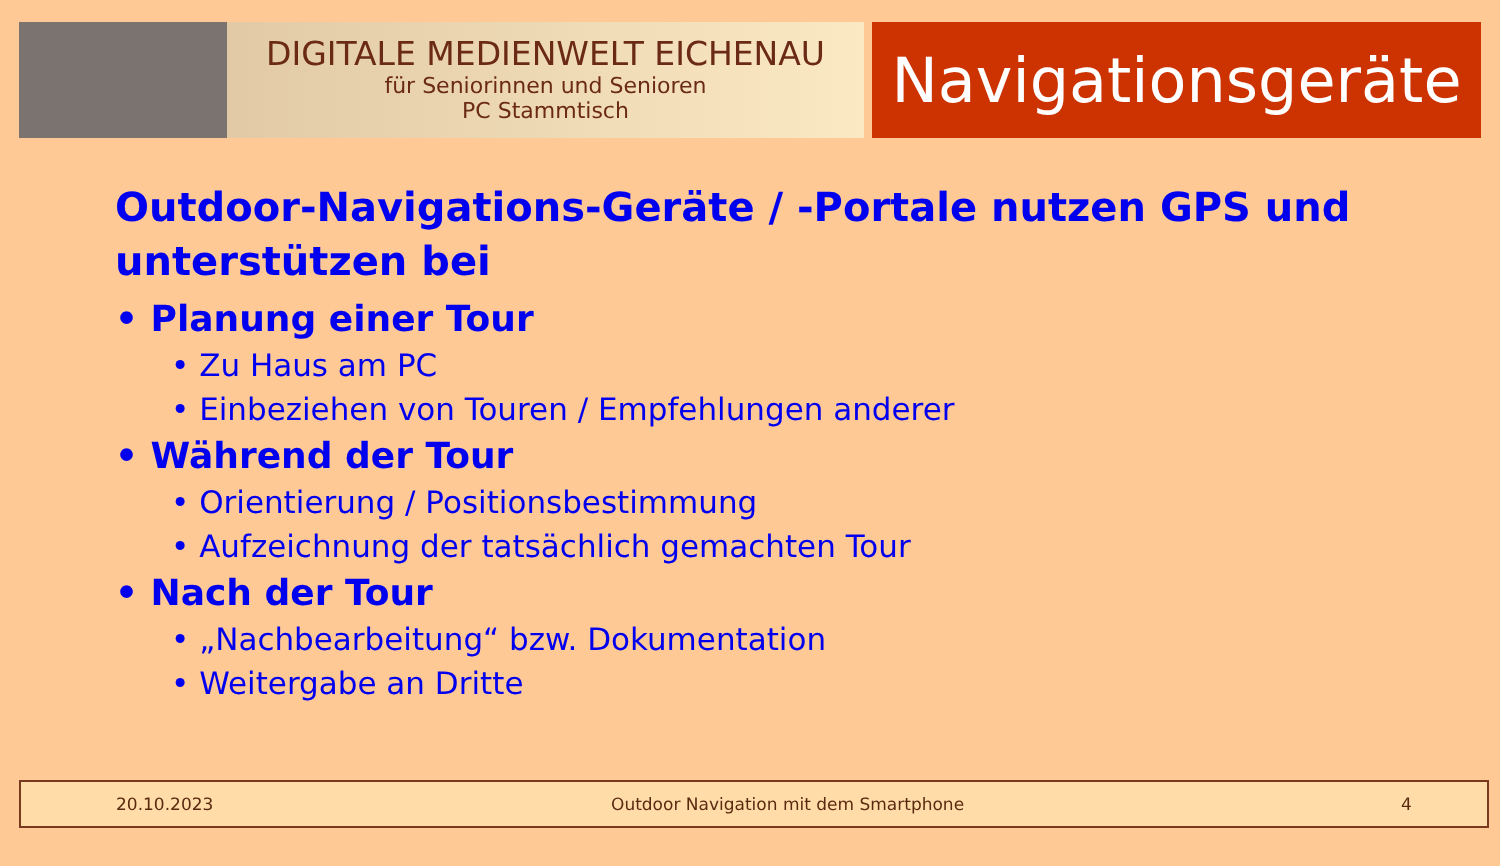DIGITALE MEDIENWELT EICHENAU
für Seniorinnen und Senioren
PC Stammtisch
Navigationsgeräte
Outdoor-Navigations-Geräte / -Portale nutzen GPS und unterstützen bei
• Planung einer Tour
• Zu Haus am PC
• Einbeziehen von Touren / Empfehlungen anderer
• Während der Tour
• Orientierung / Positionsbestimmung
• Aufzeichnung der tatsächlich gemachten Tour
• Nach der Tour
• „Nachbearbeitung“ bzw. Dokumentation
• Weitergabe an Dritte
20.10.2023 Outdoor Navigation mit dem Smartphone 4